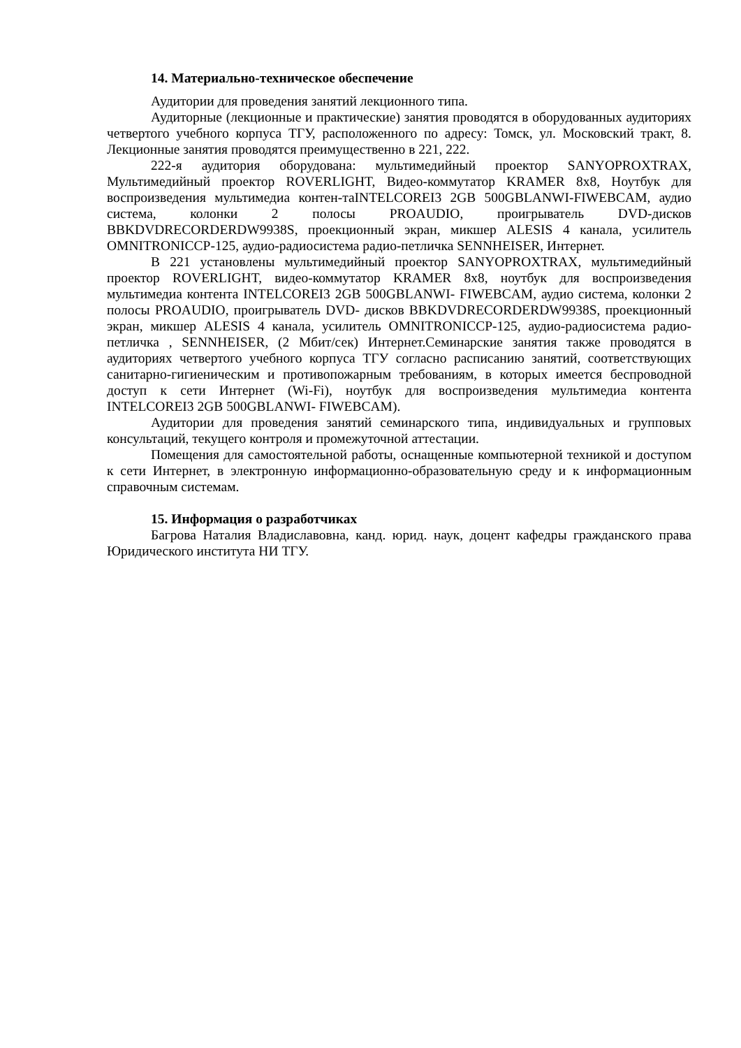14. Материально-техническое обеспечение
Аудитории для проведения занятий лекционного типа.
Аудиторные (лекционные и практические) занятия проводятся в оборудованных аудиториях четвертого учебного корпуса ТГУ, расположенного по адресу: Томск, ул. Московский тракт, 8. Лекционные занятия проводятся преимущественно в 221, 222.
222-я аудитория оборудована: мультимедийный проектор SANYOPROXTRAX, Мультимедийный проектор ROVERLIGHT, Видео-коммутатор KRAMER 8x8, Ноутбук для воспроизведения мультимедиа контен-таINTELCOREI3 2GB 500GBLANWI-FIWEBCAM, аудио система, колонки 2 полосы PROAUDIO, проигрыватель DVD-дисков BBKDVDRECORDERDW9938S, проекционный экран, микшер ALESIS 4 канала, усилитель OMNITRONICCP-125, аудио-радиосистема радио-петличка SENNHEISER, Интернет.
В 221 установлены мультимедийный проектор SANYOPROXTRAX, мультимедийный проектор ROVERLIGHT, видео-коммутатор KRAMER 8x8, ноутбук для воспроизведения мультимедиа контента INTELCOREI3 2GB 500GBLANWI- FIWEBCAM, аудио система, колонки 2 полосы PROAUDIO, проигрыватель DVD- дисков BBKDVDRECORDERDW9938S, проекционный экран, микшер ALESIS 4 канала, усилитель OMNITRONICCP-125, аудио-радиосистема радио-петличка , SENNHEISER, (2 Мбит/сек) Интернет.Семинарские занятия также проводятся в аудиториях четвертого учебного корпуса ТГУ согласно расписанию занятий, соответствующих санитарно-гигиеническим и противопожарным требованиям, в которых имеется беспроводной доступ к сети Интернет (Wi-Fi), ноутбук для воспроизведения мультимедиа контента INTELCOREI3 2GB 500GBLANWI- FIWEBCAM).
Аудитории для проведения занятий семинарского типа, индивидуальных и групповых консультаций, текущего контроля и промежуточной аттестации.
Помещения для самостоятельной работы, оснащенные компьютерной техникой и доступом к сети Интернет, в электронную информационно-образовательную среду и к информационным справочным системам.
15. Информация о разработчиках
Багрова Наталия Владиславовна, канд. юрид. наук, доцент кафедры гражданского права Юридического института НИ ТГУ.